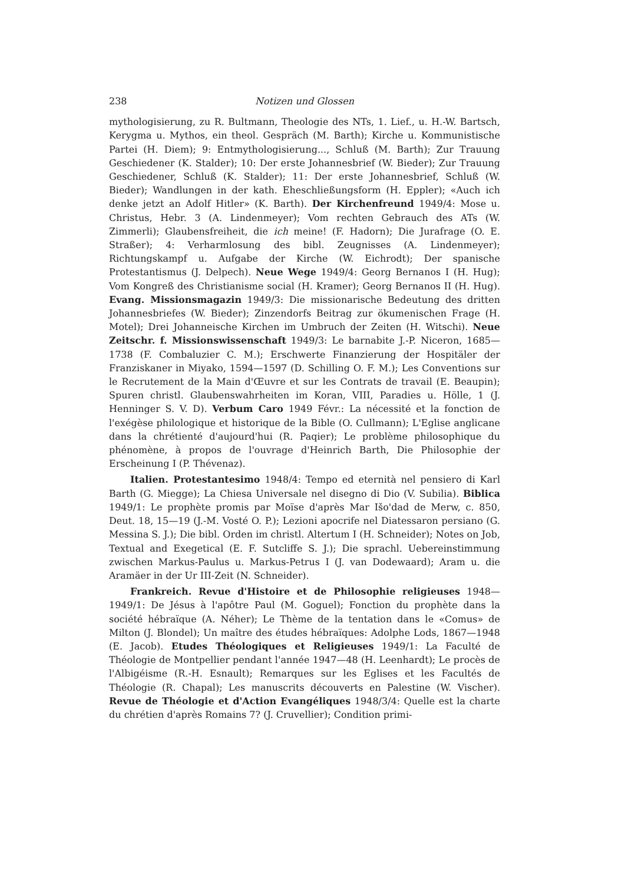238 Notizen und Glossen
mythologisierung, zu R. Bultmann, Theologie des NTs, 1. Lief., u. H.-W. Bartsch, Kerygma u. Mythos, ein theol. Gespräch (M. Barth); Kirche u. Kommunistische Partei (H. Diem); 9: Entmythologisierung..., Schluß (M. Barth); Zur Trauung Geschiedener (K. Stalder); 10: Der erste Johannesbrief (W. Bieder); Zur Trauung Geschiedener, Schluß (K. Stalder); 11: Der erste Johannesbrief, Schluß (W. Bieder); Wandlungen in der kath. Eheschließungsform (H. Eppler); «Auch ich denke jetzt an Adolf Hitler» (K. Barth). Der Kirchenfreund 1949/4: Mose u. Christus, Hebr. 3 (A. Lindenmeyer); Vom rechten Gebrauch des ATs (W. Zimmerli); Glaubensfreiheit, die ich meine! (F. Hadorn); Die Jurafrage (O. E. Straßer); 4: Verharmlosung des bibl. Zeugnisses (A. Lindenmeyer); Richtungskampf u. Aufgabe der Kirche (W. Eichrodt); Der spanische Protestantismus (J. Delpech). Neue Wege 1949/4: Georg Bernanos I (H. Hug); Vom Kongreß des Christianisme social (H. Kramer); Georg Bernanos II (H. Hug). Evang. Missionsmagazin 1949/3: Die missionarische Bedeutung des dritten Johannesbriefes (W. Bieder); Zinzendorfs Beitrag zur ökumenischen Frage (H. Motel); Drei Johanneische Kirchen im Umbruch der Zeiten (H. Witschi). Neue Zeitschr. f. Missionswissenschaft 1949/3: Le barnabite J.-P. Niceron, 1685—1738 (F. Combaluzier C. M.); Erschwerte Finanzierung der Hospitäler der Franziskaner in Miyako, 1594—1597 (D. Schilling O. F. M.); Les Conventions sur le Recrutement de la Main d'Œuvre et sur les Contrats de travail (E. Beaupin); Spuren christl. Glaubenswahrheiten im Koran, VIII, Paradies u. Hölle, 1 (J. Henninger S. V. D). Verbum Caro 1949 Févr.: La nécessité et la fonction de l'exégèse philologique et historique de la Bible (O. Cullmann); L'Eglise anglicane dans la chrétienté d'aujourd'hui (R. Paqier); Le problème philosophique du phénomène, à propos de l'ouvrage d'Heinrich Barth, Die Philosophie der Erscheinung I (P. Thévenaz).
Italien. Protestantesimo 1948/4: Tempo ed eternità nel pensiero di Karl Barth (G. Miegge); La Chiesa Universale nel disegno di Dio (V. Subilia). Biblica 1949/1: Le prophète promis par Moïse d'après Mar Išo'dad de Merw, c. 850, Deut. 18, 15—19 (J.-M. Vosté O. P.); Lezioni apocrife nel Diatessaron persiano (G. Messina S. J.); Die bibl. Orden im christl. Altertum I (H. Schneider); Notes on Job, Textual and Exegetical (E. F. Sutcliffe S. J.); Die sprachl. Uebereinstimmung zwischen Markus-Paulus u. Markus-Petrus I (J. van Dodewaard); Aram u. die Aramäer in der Ur III-Zeit (N. Schneider).
Frankreich. Revue d'Histoire et de Philosophie religieuses 1948—1949/1: De Jésus à l'apôtre Paul (M. Goguel); Fonction du prophète dans la société hébraïque (A. Néher); Le Thème de la tentation dans le «Comus» de Milton (J. Blondel); Un maître des études hébraïques: Adolphe Lods, 1867—1948 (E. Jacob). Etudes Théologiques et Religieuses 1949/1: La Faculté de Théologie de Montpellier pendant l'année 1947—48 (H. Leenhardt); Le procès de l'Albigéisme (R.-H. Esnault); Remarques sur les Eglises et les Facultés de Théologie (R. Chapal); Les manuscrits découverts en Palestine (W. Vischer). Revue de Théologie et d'Action Evangéliques 1948/3/4: Quelle est la charte du chrétien d'après Romains 7? (J. Cruvellier); Condition primi-